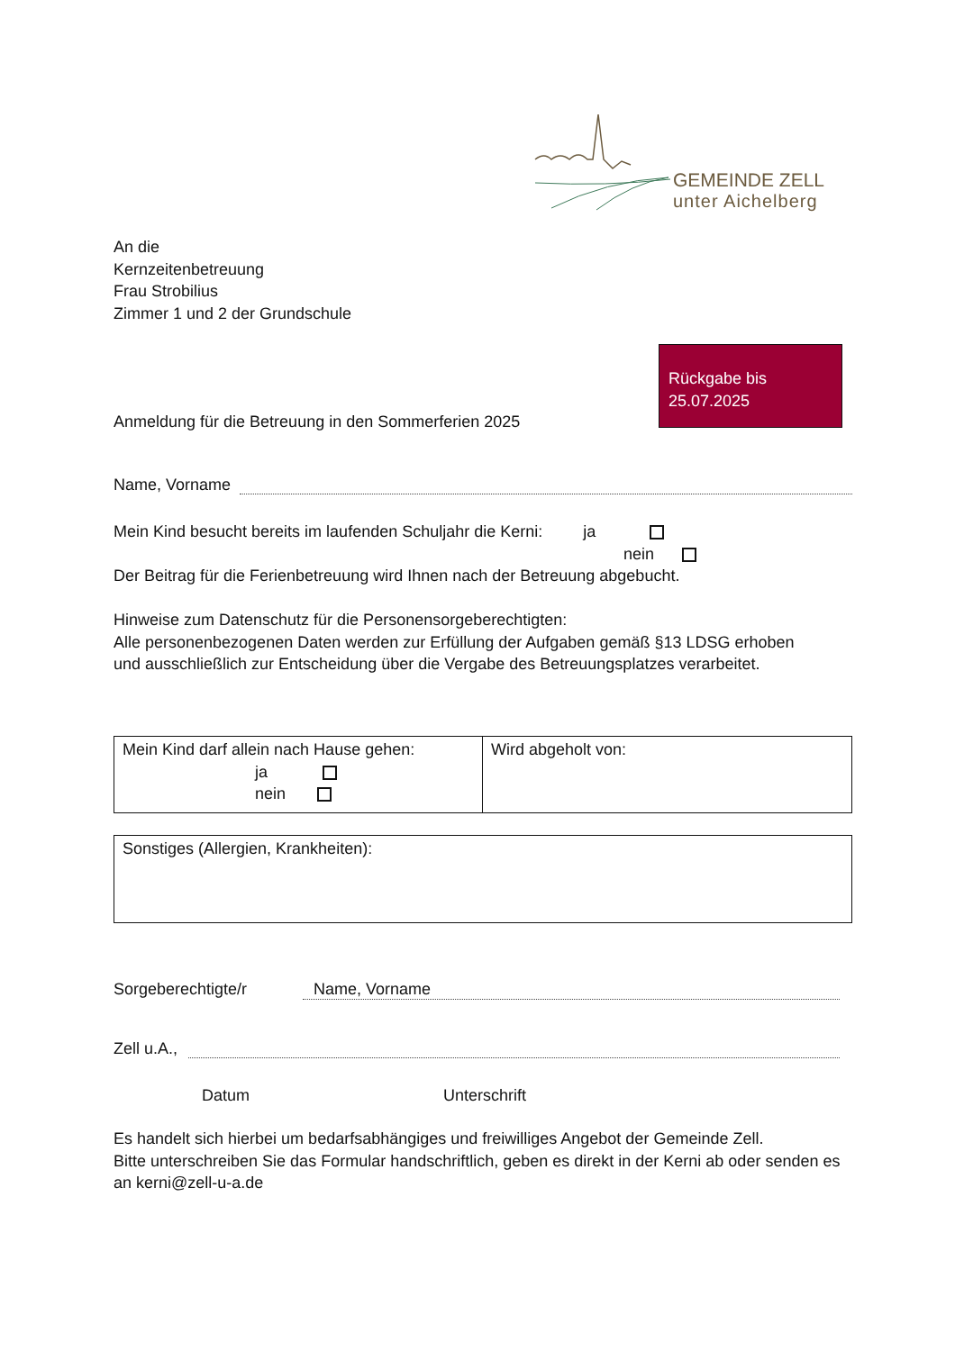GEMEINDE ZELL
unter Aichelberg
An die
Kernzeitenbetreuung
Frau Strobilius
Zimmer 1 und 2 der Grundschule
Rückgabe bis
25.07.2025
Anmeldung für die Betreuung in den Sommerferien 2025
Name, Vorname
Mein Kind besucht bereits im laufenden Schuljahr die Kerni: ja
nein
Der Beitrag für die Ferienbetreuung wird Ihnen nach der Betreuung abgebucht.
Hinweise zum Datenschutz für die Personensorgeberechtigten:
Alle personenbezogenen Daten werden zur Erfüllung der Aufgaben gemäß §13 LDSG erhoben
und ausschließlich zur Entscheidung über die Vergabe des Betreuungsplatzes verarbeitet.
| Mein Kind darf allein nach Hause gehen: ja nein | Wird abgeholt von: |
| Sonstiges (Allergien, Krankheiten): |
Sorgeberechtigte/r Name, Vorname
Zell u.A.,
Datum Unterschrift
Es handelt sich hierbei um bedarfsabhängiges und freiwilliges Angebot der Gemeinde Zell.
Bitte unterschreiben Sie das Formular handschriftlich, geben es direkt in der Kerni ab oder senden es an kerni@zell-u-a.de